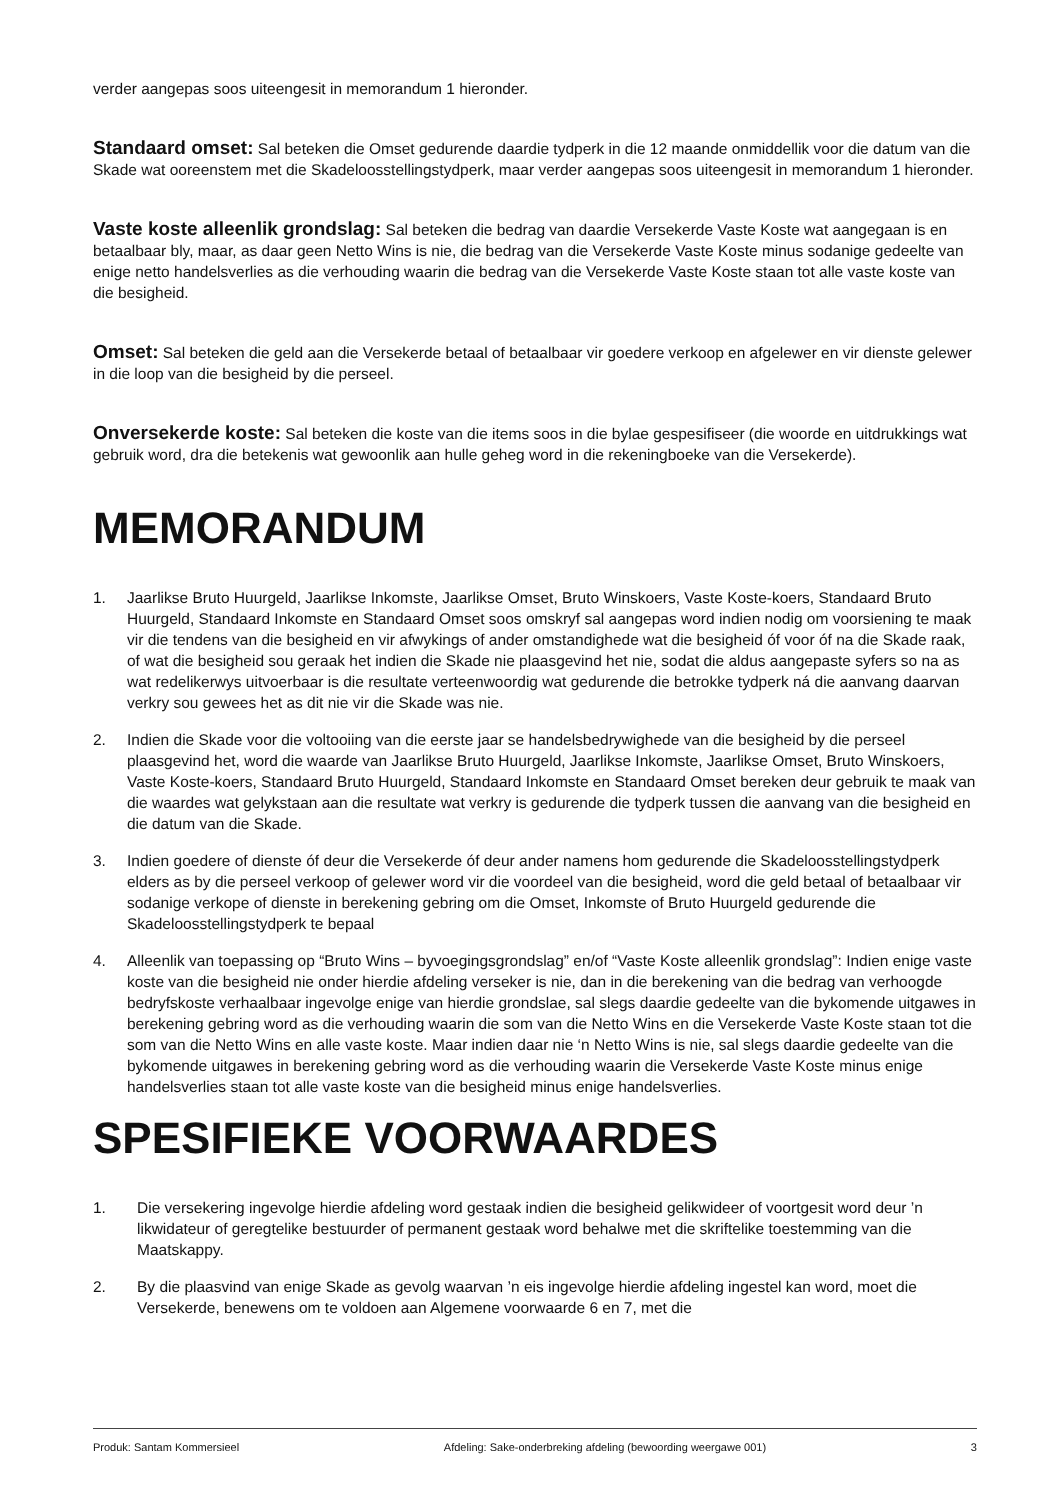verder aangepas soos uiteengesit in memorandum 1 hieronder.
Standaard omset: Sal beteken die Omset gedurende daardie tydperk in die 12 maande onmiddellik voor die datum van die Skade wat ooreenstem met die Skadeloosstellingstydperk, maar verder aangepas soos uiteengesit in memorandum 1 hieronder.
Vaste koste alleenlik grondslag: Sal beteken die bedrag van daardie Versekerde Vaste Koste wat aangegaan is en betaalbaar bly, maar, as daar geen Netto Wins is nie, die bedrag van die Versekerde Vaste Koste minus sodanige gedeelte van enige netto handelsverlies as die verhouding waarin die bedrag van die Versekerde Vaste Koste staan tot alle vaste koste van die besigheid.
Omset: Sal beteken die geld aan die Versekerde betaal of betaalbaar vir goedere verkoop en afgelewer en vir dienste gelewer in die loop van die besigheid by die perseel.
Onversekerde koste: Sal beteken die koste van die items soos in die bylae gespesifiseer (die woorde en uitdrukkings wat gebruik word, dra die betekenis wat gewoonlik aan hulle geheg word in die rekeningboeke van die Versekerde).
MEMORANDUM
1. Jaarlikse Bruto Huurgeld, Jaarlikse Inkomste, Jaarlikse Omset, Bruto Winskoers, Vaste Koste-koers, Standaard Bruto Huurgeld, Standaard Inkomste en Standaard Omset soos omskryf sal aangepas word indien nodig om voorsiening te maak vir die tendens van die besigheid en vir afwykings of ander omstandighede wat die besigheid óf voor óf na die Skade raak, of wat die besigheid sou geraak het indien die Skade nie plaasgevind het nie, sodat die aldus aangepaste syfers so na as wat redelikerwys uitvoerbaar is die resultate verteenwoordig wat gedurende die betrokke tydperk ná die aanvang daarvan verkry sou gewees het as dit nie vir die Skade was nie.
2. Indien die Skade voor die voltooiing van die eerste jaar se handelsbedrywighede van die besigheid by die perseel plaasgevind het, word die waarde van Jaarlikse Bruto Huurgeld, Jaarlikse Inkomste, Jaarlikse Omset, Bruto Winskoers, Vaste Koste-koers, Standaard Bruto Huurgeld, Standaard Inkomste en Standaard Omset bereken deur gebruik te maak van die waardes wat gelykstaan aan die resultate wat verkry is gedurende die tydperk tussen die aanvang van die besigheid en die datum van die Skade.
3. Indien goedere of dienste óf deur die Versekerde óf deur ander namens hom gedurende die Skadeloosstellingstydperk elders as by die perseel verkoop of gelewer word vir die voordeel van die besigheid, word die geld betaal of betaalbaar vir sodanige verkope of dienste in berekening gebring om die Omset, Inkomste of Bruto Huurgeld gedurende die Skadeloosstellingstydperk te bepaal
4. Alleenlik van toepassing op “Bruto Wins – byvoegingsgrondslag” en/of “Vaste Koste alleenlik grondslag”: Indien enige vaste koste van die besigheid nie onder hierdie afdeling verseker is nie, dan in die berekening van die bedrag van verhoogde bedryfskoste verhaalbaar ingevolge enige van hierdie grondslae, sal slegs daardie gedeelte van die bykomende uitgawes in berekening gebring word as die verhouding waarin die som van die Netto Wins en die Versekerde Vaste Koste staan tot die som van die Netto Wins en alle vaste koste. Maar indien daar nie ‘n Netto Wins is nie, sal slegs daardie gedeelte van die bykomende uitgawes in berekening gebring word as die verhouding waarin die Versekerde Vaste Koste minus enige handelsverlies staan tot alle vaste koste van die besigheid minus enige handelsverlies.
SPESIFIEKE VOORWAARDES
1. Die versekering ingevolge hierdie afdeling word gestaak indien die besigheid gelikwideer of voortgesit word deur ’n likwidateur of geregtelike bestuurder of permanent gestaak word behalwe met die skriftelike toestemming van die Maatskappy.
2. By die plaasvind van enige Skade as gevolg waarvan ’n eis ingevolge hierdie afdeling ingestel kan word, moet die Versekerde, benewens om te voldoen aan Algemene voorwaarde 6 en 7, met die
Produk: Santam Kommersieel Afdeling: Sake-onderbreking afdeling (bewoording weergawe 001) 3